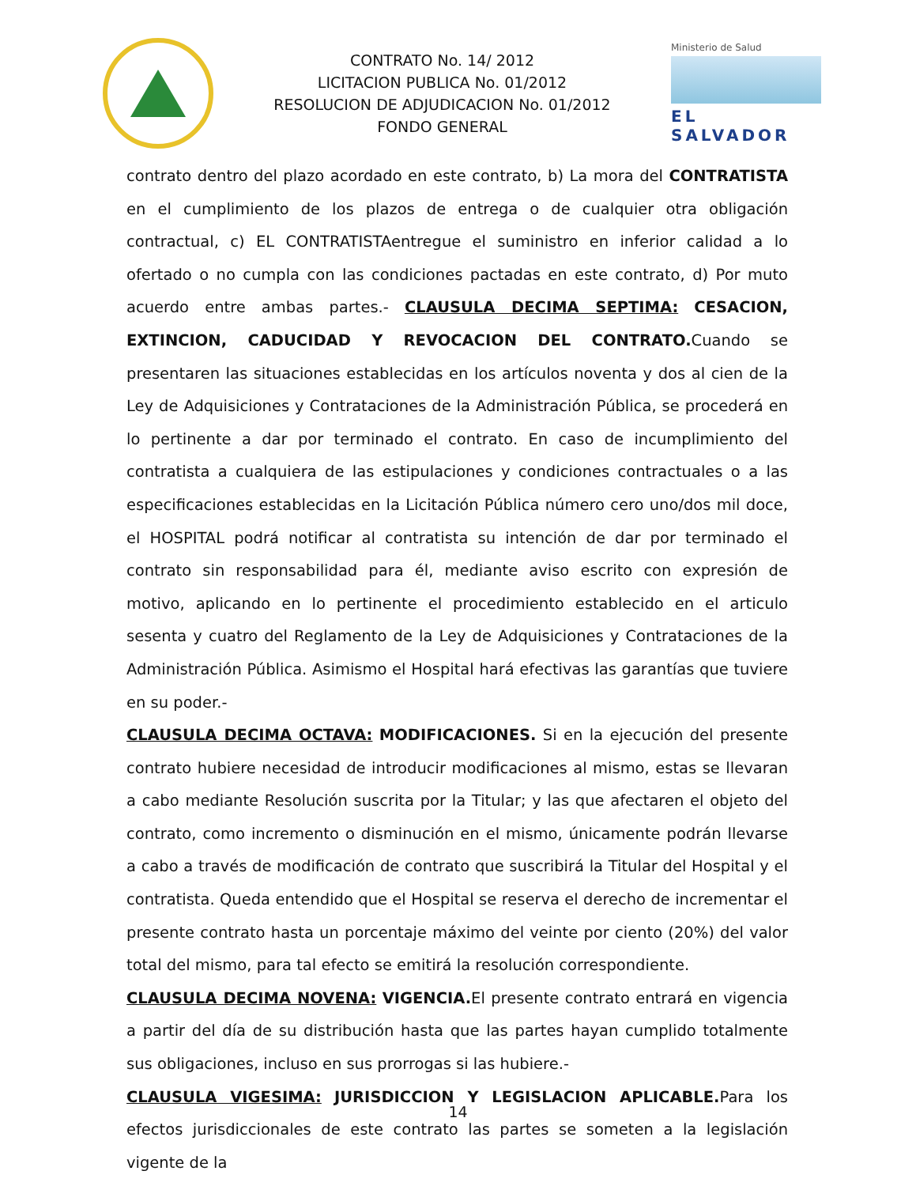CONTRATO No. 14/ 2012
LICITACION PUBLICA No. 01/2012
RESOLUCION DE ADJUDICACION No. 01/2012
FONDO GENERAL
Ministerio de Salud
EL SALVADOR
contrato dentro del plazo acordado en este contrato, b) La mora del CONTRATISTA en el cumplimiento de los plazos de entrega o de cualquier otra obligación contractual, c) EL CONTRATISTAentregue el suministro en inferior calidad a lo ofertado o no cumpla con las condiciones pactadas en este contrato, d) Por muto acuerdo entre ambas partes.- CLAUSULA DECIMA SEPTIMA: CESACION, EXTINCION, CADUCIDAD Y REVOCACION DEL CONTRATO. Cuando se presentaren las situaciones establecidas en los artículos noventa y dos al cien de la Ley de Adquisiciones y Contrataciones de la Administración Pública, se procederá en lo pertinente a dar por terminado el contrato. En caso de incumplimiento del contratista a cualquiera de las estipulaciones y condiciones contractuales o a las especificaciones establecidas en la Licitación Pública número cero uno/dos mil doce, el HOSPITAL podrá notificar al contratista su intención de dar por terminado el contrato sin responsabilidad para él, mediante aviso escrito con expresión de motivo, aplicando en lo pertinente el procedimiento establecido en el articulo sesenta y cuatro del Reglamento de la Ley de Adquisiciones y Contrataciones de la Administración Pública. Asimismo el Hospital hará efectivas las garantías que tuviere en su poder.-
CLAUSULA DECIMA OCTAVA: MODIFICACIONES. Si en la ejecución del presente contrato hubiere necesidad de introducir modificaciones al mismo, estas se llevaran a cabo mediante Resolución suscrita por la Titular; y las que afectaren el objeto del contrato, como incremento o disminución en el mismo, únicamente podrán llevarse a cabo a través de modificación de contrato que suscribirá la Titular del Hospital y el contratista. Queda entendido que el Hospital se reserva el derecho de incrementar el presente contrato hasta un porcentaje máximo del veinte por ciento (20%) del valor total del mismo, para tal efecto se emitirá la resolución correspondiente.
CLAUSULA DECIMA NOVENA: VIGENCIA. El presente contrato entrará en vigencia a partir del día de su distribución hasta que las partes hayan cumplido totalmente sus obligaciones, incluso en sus prorrogas si las hubiere.-
CLAUSULA VIGESIMA: JURISDICCION Y LEGISLACION APLICABLE. Para los efectos jurisdiccionales de este contrato las partes se someten a la legislación vigente de la
14